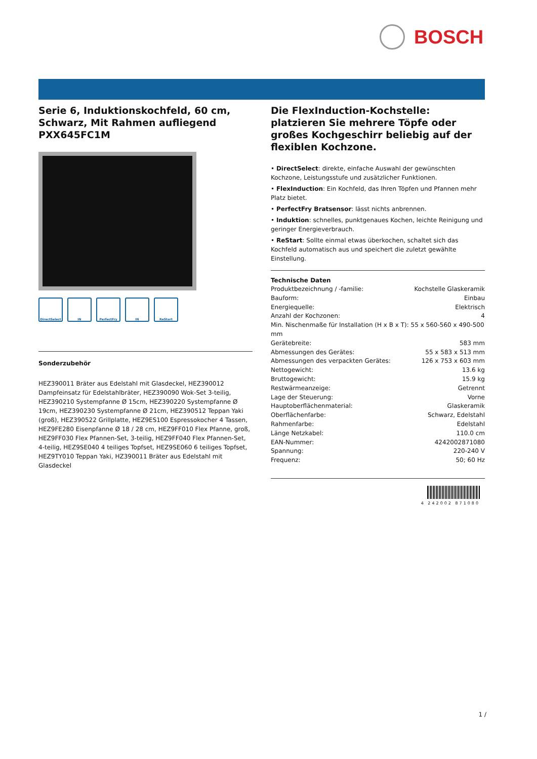BOSCH
Serie 6, Induktionskochfeld, 60 cm, Schwarz, Mit Rahmen aufliegend PXX645FC1M
DirectSelect IN PerfectFry IN ReStart
Sonderzubehör
HEZ390011 Bräter aus Edelstahl mit Glasdeckel, HEZ390012 Dampfeinsatz für Edelstahlbräter, HEZ390090 Wok-Set 3-teilig, HEZ390210 Systempfanne Ø 15cm, HEZ390220 Systempfanne Ø 19cm, HEZ390230 Systempfanne Ø 21cm, HEZ390512 Teppan Yaki (groß), HEZ390522 Grillplatte, HEZ9ES100 Espressokocher 4 Tassen, HEZ9FE280 Eisenpfanne Ø 18 / 28 cm, HEZ9FF010 Flex Pfanne, groß, HEZ9FF030 Flex Pfannen-Set, 3-teilig, HEZ9FF040 Flex Pfannen-Set, 4-teilig, HEZ9SE040 4 teiliges Topfset, HEZ9SE060 6 teiliges Topfset, HEZ9TY010 Teppan Yaki, HZ390011 Bräter aus Edelstahl mit Glasdeckel
Die FlexInduction-Kochstelle: platzieren Sie mehrere Töpfe oder großes Kochgeschirr beliebig auf der flexiblen Kochzone.
• DirectSelect: direkte, einfache Auswahl der gewünschten Kochzone, Leistungsstufe und zusätzlicher Funktionen.
• FlexInduction: Ein Kochfeld, das Ihren Töpfen und Pfannen mehr Platz bietet.
• PerfectFry Bratsensor: lässt nichts anbrennen.
• Induktion: schnelles, punktgenaues Kochen, leichte Reinigung und geringer Energieverbrauch.
• ReStart: Sollte einmal etwas überkochen, schaltet sich das Kochfeld automatisch aus und speichert die zuletzt gewählte Einstellung.
Technische Daten
| Produktbezeichnung / -familie: | Kochstelle Glaskeramik |
| Bauform: | Einbau |
| Energiequelle: | Elektrisch |
| Anzahl der Kochzonen: | 4 |
| Min. Nischenmaße für Installation (H x B x T): 55 x 560-560 x 490-500 mm | |
| Gerätebreite: | 583 mm |
| Abmessungen des Gerätes: | 55 x 583 x 513 mm |
| Abmessungen des verpackten Gerätes: | 126 x 753 x 603 mm |
| Nettogewicht: | 13.6 kg |
| Bruttogewicht: | 15.9 kg |
| Restwärmeanzeige: | Getrennt |
| Lage der Steuerung: | Vorne |
| Hauptoberflächenmaterial: | Glaskeramik |
| Oberflächenfarbe: | Schwarz, Edelstahl |
| Rahmenfarbe: | Edelstahl |
| Länge Netzkabel: | 110.0 cm |
| EAN-Nummer: | 4242002871080 |
| Spannung: | 220-240 V |
| Frequenz: | 50; 60 Hz |
4 242002 871080
1 /